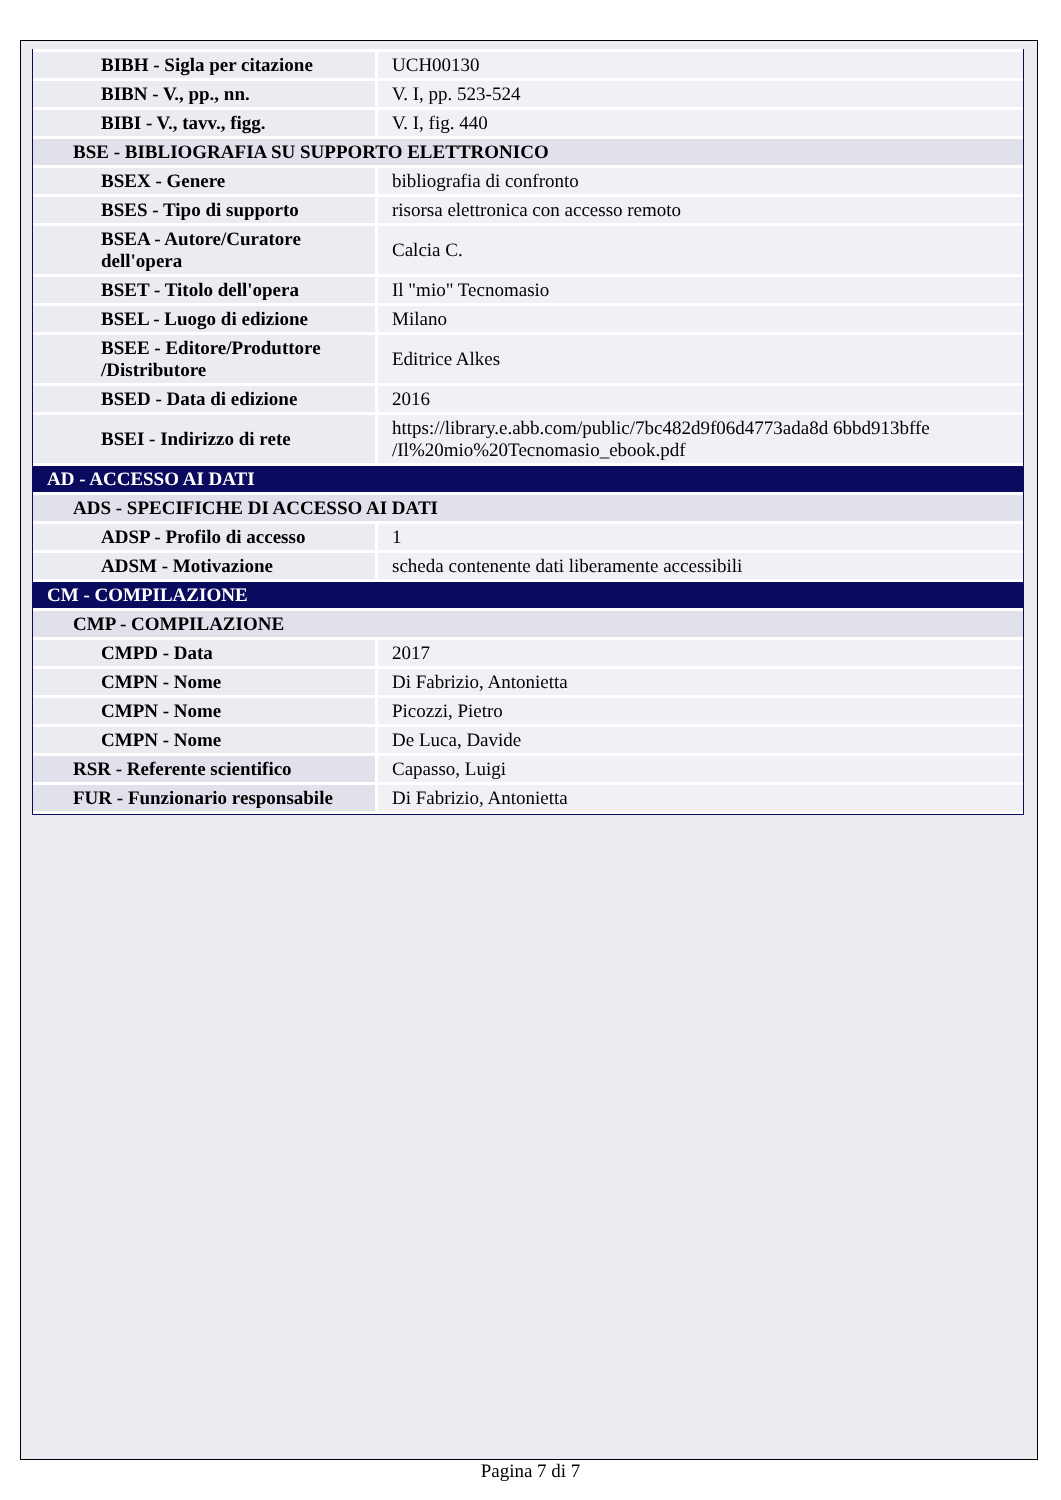| BIBH - Sigla per citazione | UCH00130 |
| BIBN - V., pp., nn. | V. I, pp. 523-524 |
| BIBI - V., tavv., figg. | V. I, fig. 440 |
| BSE - BIBLIOGRAFIA SU SUPPORTO ELETTRONICO | |
| BSEX - Genere | bibliografia di confronto |
| BSES - Tipo di supporto | risorsa elettronica con accesso remoto |
| BSEA - Autore/Curatore dell'opera | Calcia C. |
| BSET - Titolo dell'opera | Il "mio" Tecnomasio |
| BSEL - Luogo di edizione | Milano |
| BSEE - Editore/Produttore /Distributore | Editrice Alkes |
| BSED - Data di edizione | 2016 |
| BSEI - Indirizzo di rete | https://library.e.abb.com/public/7bc482d9f06d4773ada8d 6bbd913bffe /Il%20mio%20Tecnomasio_ebook.pdf |
| AD - ACCESSO AI DATI | |
| ADS - SPECIFICHE DI ACCESSO AI DATI | |
| ADSP - Profilo di accesso | 1 |
| ADSM - Motivazione | scheda contenente dati liberamente accessibili |
| CM - COMPILAZIONE | |
| CMP - COMPILAZIONE | |
| CMPD - Data | 2017 |
| CMPN - Nome | Di Fabrizio, Antonietta |
| CMPN - Nome | Picozzi, Pietro |
| CMPN - Nome | De Luca, Davide |
| RSR - Referente scientifico | Capasso, Luigi |
| FUR - Funzionario responsabile | Di Fabrizio, Antonietta |
Pagina 7 di 7